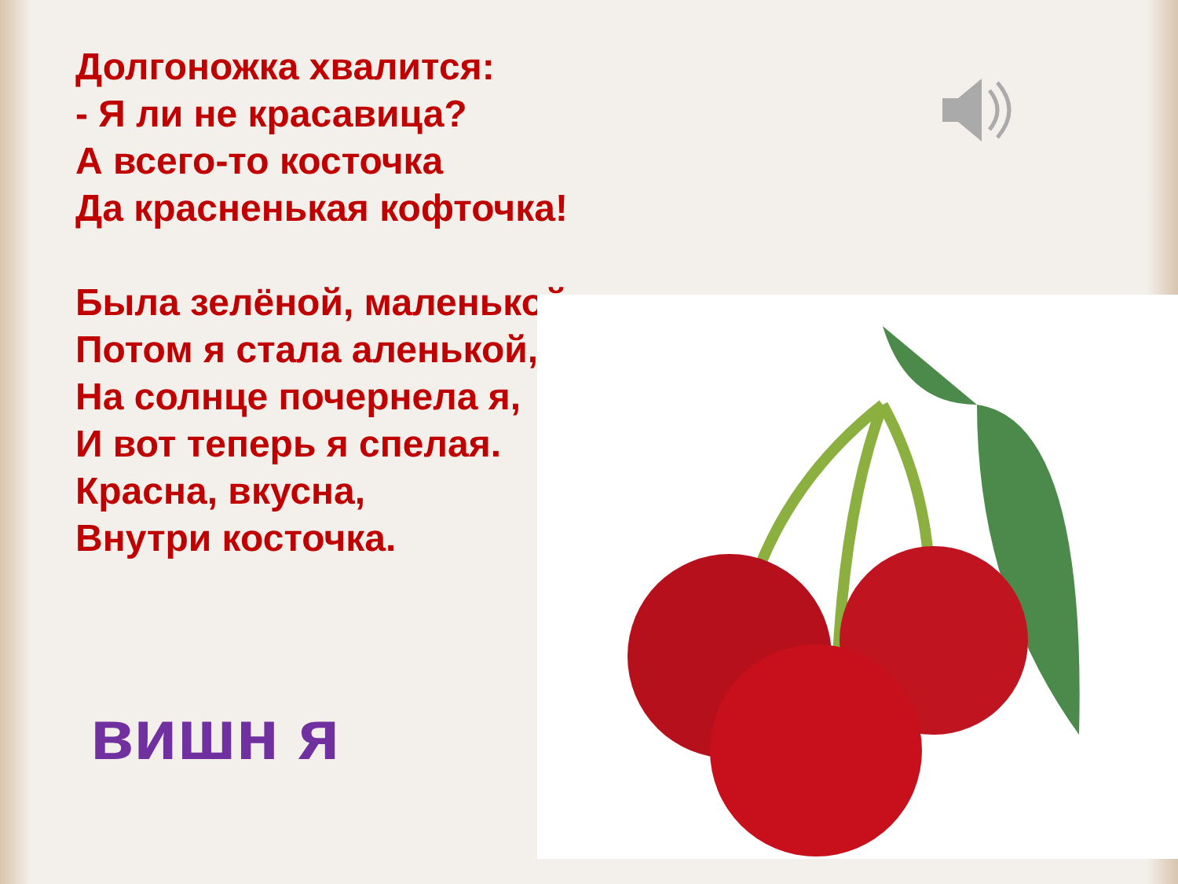Долгоножка хвалится:
- Я ли не красавица?
А всего-то косточка
Да красненькая кофточка!
Была зелёной, маленькой,
Потом я стала аленькой,
На солнце почернела я,
И вот теперь я спелая.
Красна, вкусна,
Внутри косточка.
вишн я